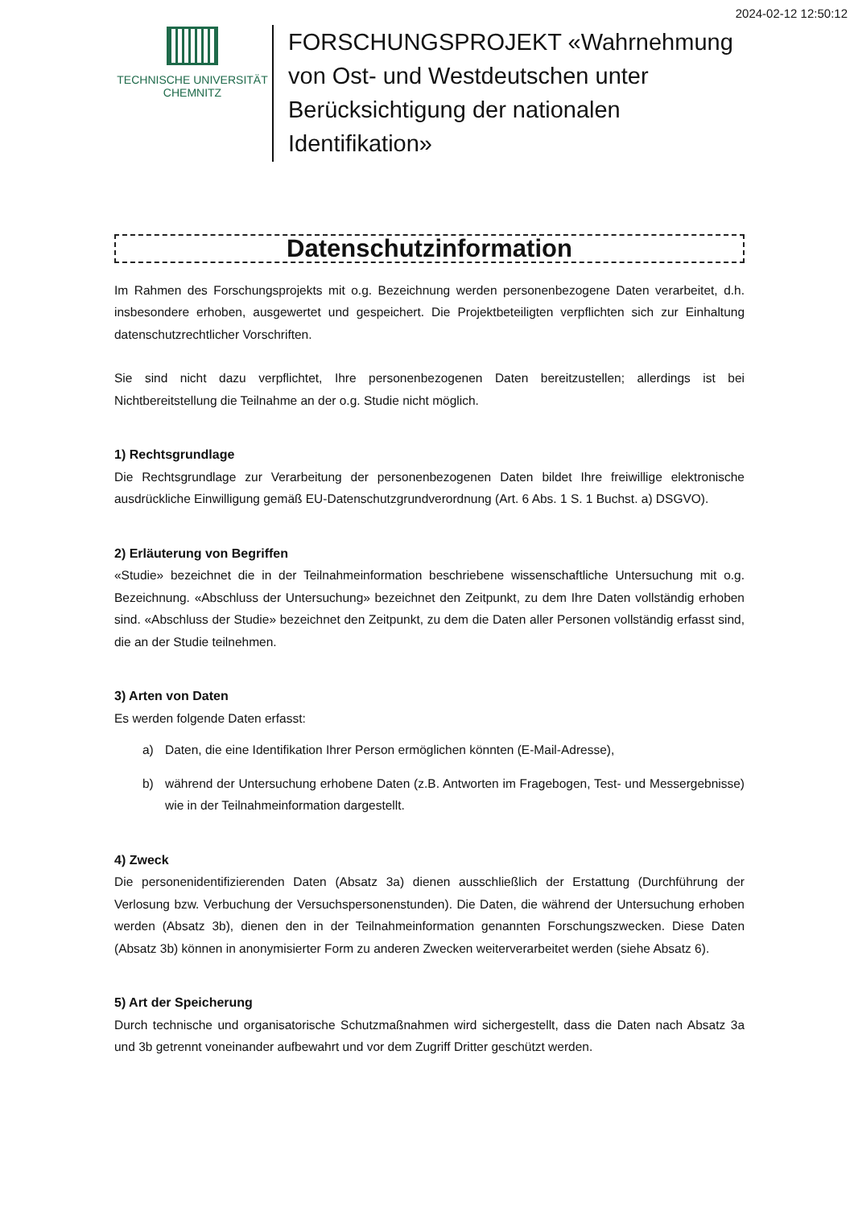2024-02-12 12:50:12
TECHNISCHE UNIVERSITÄT
CHEMNITZ
FORSCHUNGSPROJEKT «Wahrnehmung von Ost- und Westdeutschen unter Berücksichtigung der nationalen Identifikation»
Datenschutzinformation
Im Rahmen des Forschungsprojekts mit o.g. Bezeichnung werden personenbezogene Daten verarbeitet, d.h. insbesondere erhoben, ausgewertet und gespeichert. Die Projektbeteiligten verpflichten sich zur Einhaltung datenschutzrechtlicher Vorschriften.
Sie sind nicht dazu verpflichtet, Ihre personenbezogenen Daten bereitzustellen; allerdings ist bei Nichtbereitstellung die Teilnahme an der o.g. Studie nicht möglich.
1) Rechtsgrundlage
Die Rechtsgrundlage zur Verarbeitung der personenbezogenen Daten bildet Ihre freiwillige elektronische ausdrückliche Einwilligung gemäß EU-Datenschutzgrundverordnung (Art. 6 Abs. 1 S. 1 Buchst. a) DSGVO).
2) Erläuterung von Begriffen
«Studie» bezeichnet die in der Teilnahmeinformation beschriebene wissenschaftliche Untersuchung mit o.g. Bezeichnung. «Abschluss der Untersuchung» bezeichnet den Zeitpunkt, zu dem Ihre Daten vollständig erhoben sind. «Abschluss der Studie» bezeichnet den Zeitpunkt, zu dem die Daten aller Personen vollständig erfasst sind, die an der Studie teilnehmen.
3) Arten von Daten
Es werden folgende Daten erfasst:
a) Daten, die eine Identifikation Ihrer Person ermöglichen könnten (E-Mail-Adresse),
b) während der Untersuchung erhobene Daten (z.B. Antworten im Fragebogen, Test- und Messergebnisse) wie in der Teilnahmeinformation dargestellt.
4) Zweck
Die personenidentifizierenden Daten (Absatz 3a) dienen ausschließlich der Erstattung (Durchführung der Verlosung bzw. Verbuchung der Versuchspersonenstunden). Die Daten, die während der Untersuchung erhoben werden (Absatz 3b), dienen den in der Teilnahmeinformation genannten Forschungszwecken. Diese Daten (Absatz 3b) können in anonymisierter Form zu anderen Zwecken weiterverarbeitet werden (siehe Absatz 6).
5) Art der Speicherung
Durch technische und organisatorische Schutzmaßnahmen wird sichergestellt, dass die Daten nach Absatz 3a und 3b getrennt voneinander aufbewahrt und vor dem Zugriff Dritter geschützt werden.